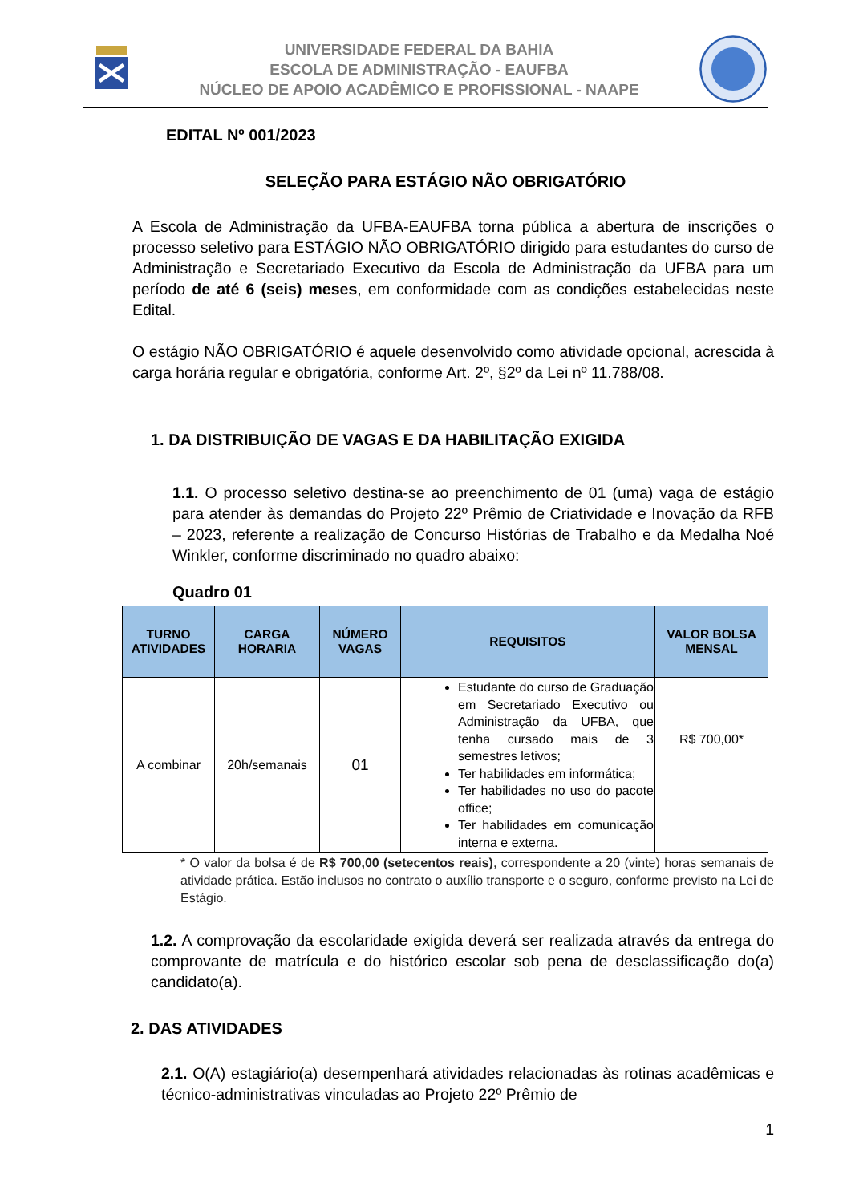UNIVERSIDADE FEDERAL DA BAHIA
ESCOLA DE ADMINISTRAÇÃO - EAUFBA
NÚCLEO DE APOIO ACADÊMICO E PROFISSIONAL - NAAPE
EDITAL Nº 001/2023
SELEÇÃO PARA ESTÁGIO NÃO OBRIGATÓRIO
A Escola de Administração da UFBA-EAUFBA torna pública a abertura de inscrições o processo seletivo para ESTÁGIO NÃO OBRIGATÓRIO dirigido para estudantes do curso de Administração e Secretariado Executivo da Escola de Administração da UFBA para um período de até 6 (seis) meses, em conformidade com as condições estabelecidas neste Edital.
O estágio NÃO OBRIGATÓRIO é aquele desenvolvido como atividade opcional, acrescida à carga horária regular e obrigatória, conforme Art. 2º, §2º da Lei nº 11.788/08.
1. DA DISTRIBUIÇÃO DE VAGAS E DA HABILITAÇÃO EXIGIDA
1.1. O processo seletivo destina-se ao preenchimento de 01 (uma) vaga de estágio para atender às demandas do Projeto 22º Prêmio de Criatividade e Inovação da RFB – 2023, referente a realização de Concurso Histórias de Trabalho e da Medalha Noé Winkler, conforme discriminado no quadro abaixo:
Quadro 01
| TURNO ATIVIDADES | CARGA HORARIA | NÚMERO VAGAS | REQUISITOS | VALOR BOLSA MENSAL |
| --- | --- | --- | --- | --- |
| A combinar | 20h/semanais | 01 | Estudante do curso de Graduação em Secretariado Executivo ou Administração da UFBA, que tenha cursado mais de 3 semestres letivos; Ter habilidades em informática; Ter habilidades no uso do pacote office; Ter habilidades em comunicação interna e externa. | R$ 700,00* |
* O valor da bolsa é de R$ 700,00 (setecentos reais), correspondente a 20 (vinte) horas semanais de atividade prática. Estão inclusos no contrato o auxílio transporte e o seguro, conforme previsto na Lei de Estágio.
1.2. A comprovação da escolaridade exigida deverá ser realizada através da entrega do comprovante de matrícula e do histórico escolar sob pena de desclassificação do(a) candidato(a).
2. DAS ATIVIDADES
2.1. O(A) estagiário(a) desempenhará atividades relacionadas às rotinas acadêmicas e técnico-administrativas vinculadas ao Projeto 22º Prêmio de
1